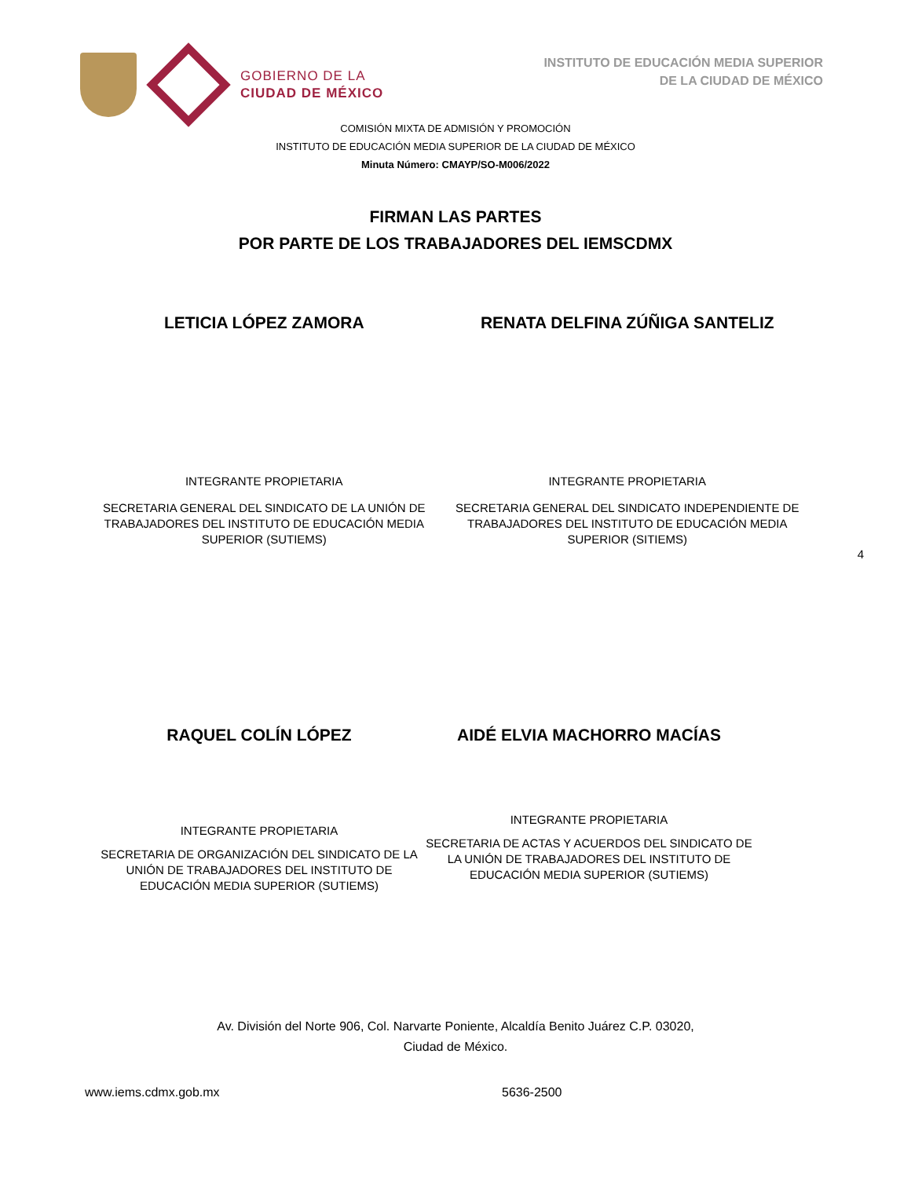GOBIERNO DE LA
CIUDAD DE MÉXICO
INSTITUTO DE EDUCACIÓN MEDIA SUPERIOR
DE LA CIUDAD DE MÉXICO
COMISIÓN MIXTA DE ADMISIÓN Y PROMOCIÓN
INSTITUTO DE EDUCACIÓN MEDIA SUPERIOR DE LA CIUDAD DE MÉXICO
Minuta Número: CMAYP/SO-M006/2022
FIRMAN LAS PARTES
POR PARTE DE LOS TRABAJADORES DEL IEMSCDMX
LETICIA LÓPEZ ZAMORA
INTEGRANTE PROPIETARIA
SECRETARIA GENERAL DEL SINDICATO DE LA UNIÓN DE TRABAJADORES DEL INSTITUTO DE EDUCACIÓN MEDIA SUPERIOR (SUTIEMS)
RENATA DELFINA ZÚÑIGA SANTELIZ
INTEGRANTE PROPIETARIA
SECRETARIA GENERAL DEL SINDICATO INDEPENDIENTE DE TRABAJADORES DEL INSTITUTO DE EDUCACIÓN MEDIA SUPERIOR (SITIEMS)
4
RAQUEL COLÍN LÓPEZ
INTEGRANTE PROPIETARIA
SECRETARIA DE ORGANIZACIÓN DEL SINDICATO DE LA UNIÓN DE TRABAJADORES DEL INSTITUTO DE EDUCACIÓN MEDIA SUPERIOR (SUTIEMS)
AIDÉ ELVIA MACHORRO MACÍAS
INTEGRANTE PROPIETARIA
SECRETARIA DE ACTAS Y ACUERDOS DEL SINDICATO DE LA UNIÓN DE TRABAJADORES DEL INSTITUTO DE EDUCACIÓN MEDIA SUPERIOR (SUTIEMS)
Av. División del Norte 906, Col. Narvarte Poniente, Alcaldía Benito Juárez C.P. 03020,
Ciudad de México.
www.iems.cdmx.gob.mx 5636-2500